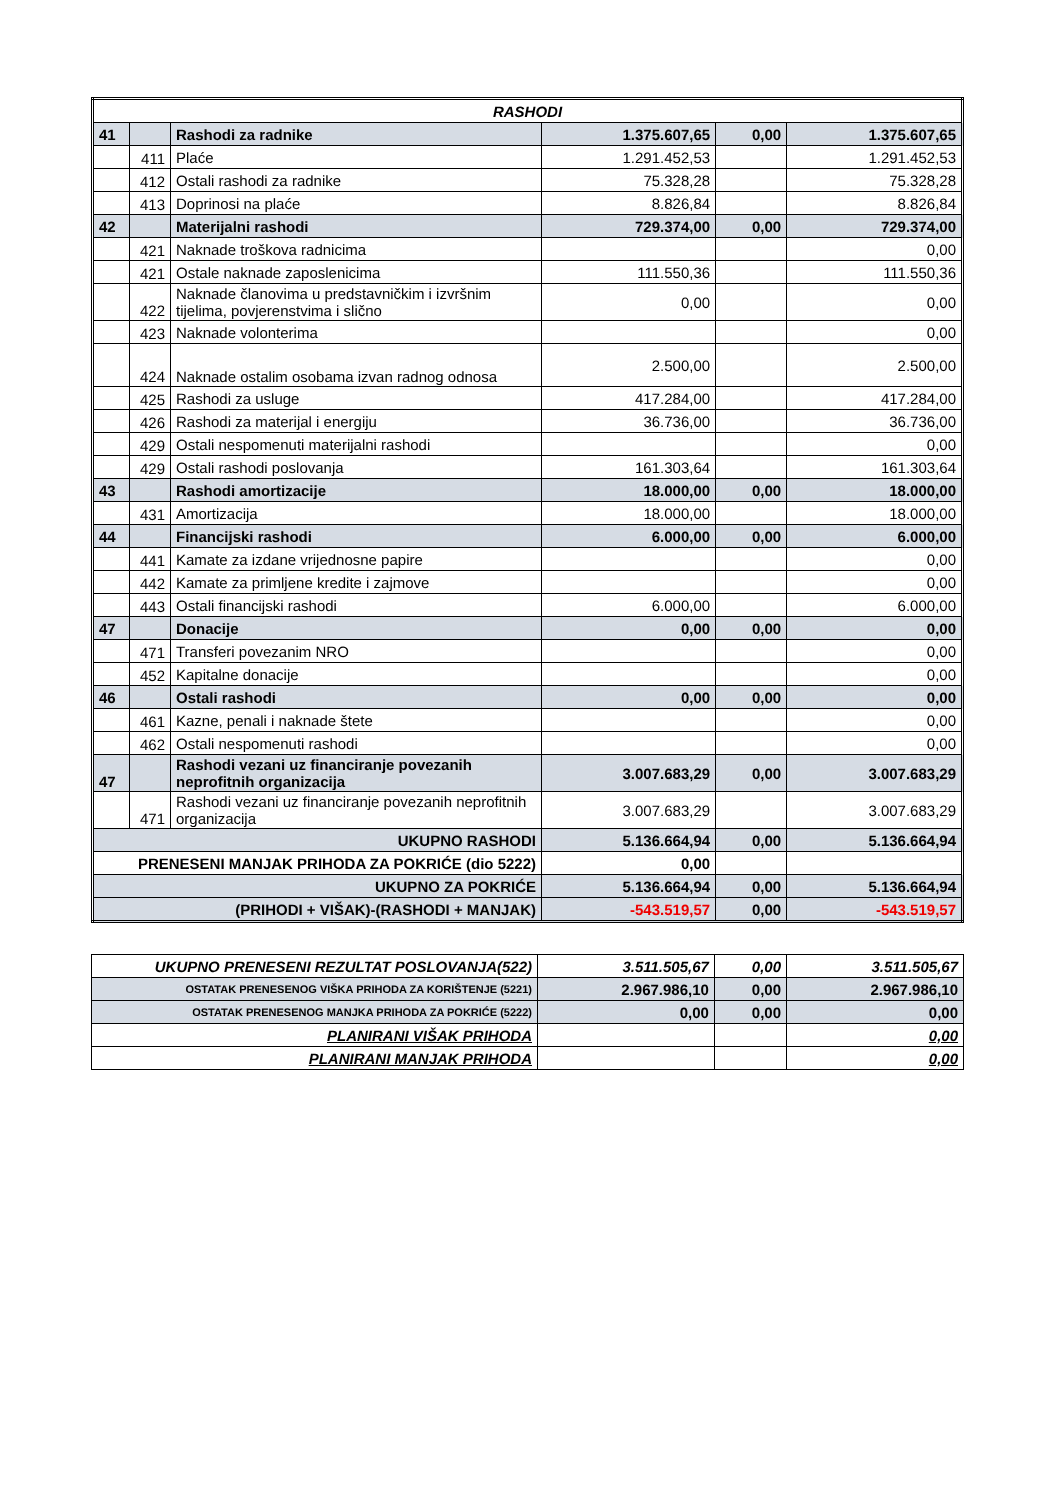| RASHODI | | | | | |
| --- | --- | --- | --- | --- | --- |
| 41 | | Rashodi za radnike | 1.375.607,65 | 0,00 | 1.375.607,65 |
| | 411 | Plaće | 1.291.452,53 | | 1.291.452,53 |
| | 412 | Ostali rashodi za radnike | 75.328,28 | | 75.328,28 |
| | 413 | Doprinosi na plaće | 8.826,84 | | 8.826,84 |
| 42 | | Materijalni rashodi | 729.374,00 | 0,00 | 729.374,00 |
| | 421 | Naknade troškova radnicima | | | 0,00 |
| | 421 | Ostale naknade zaposlenicima | 111.550,36 | | 111.550,36 |
| | 422 | Naknade članovima u predstavničkim i izvršnim tijelima, povjerenstvima i slično | 0,00 | | 0,00 |
| | 423 | Naknade volonterima | | | 0,00 |
| | 424 | Naknade ostalim osobama izvan radnog odnosa | 2.500,00 | | 2.500,00 |
| | 425 | Rashodi za usluge | 417.284,00 | | 417.284,00 |
| | 426 | Rashodi za materijal i energiju | 36.736,00 | | 36.736,00 |
| | 429 | Ostali nespomenuti materijalni rashodi | | | 0,00 |
| | 429 | Ostali rashodi poslovanja | 161.303,64 | | 161.303,64 |
| 43 | | Rashodi amortizacije | 18.000,00 | 0,00 | 18.000,00 |
| | 431 | Amortizacija | 18.000,00 | | 18.000,00 |
| 44 | | Financijski rashodi | 6.000,00 | 0,00 | 6.000,00 |
| | 441 | Kamate za izdane vrijednosne papire | | | 0,00 |
| | 442 | Kamate za primljene kredite i zajmove | | | 0,00 |
| | 443 | Ostali financijski rashodi | 6.000,00 | | 6.000,00 |
| 47 | | Donacije | 0,00 | 0,00 | 0,00 |
| | 471 | Transferi povezanim NRO | | | 0,00 |
| | 452 | Kapitalne donacije | | | 0,00 |
| 46 | | Ostali rashodi | 0,00 | 0,00 | 0,00 |
| | 461 | Kazne, penali i naknade štete | | | 0,00 |
| | 462 | Ostali nespomenuti rashodi | | | 0,00 |
| 47 | | Rashodi vezani uz financiranje povezanih neprofitnih organizacija | 3.007.683,29 | 0,00 | 3.007.683,29 |
| | 471 | Rashodi vezani uz financiranje povezanih neprofitnih organizacija | 3.007.683,29 | | 3.007.683,29 |
| UKUPNO RASHODI | | | 5.136.664,94 | 0,00 | 5.136.664,94 |
| PRENESENI MANJAK PRIHODA ZA POKRIĆE (dio 5222) | | | 0,00 | | |
| UKUPNO ZA POKRIĆE | | | 5.136.664,94 | 0,00 | 5.136.664,94 |
| (PRIHODI + VIŠAK)-(RASHODI + MANJAK) | | | -543.519,57 | 0,00 | -543.519,57 |
| UKUPNO PRENESENI REZULTAT POSLOVANJA(522) | 3.511.505,67 | 0,00 | 3.511.505,67 |
| OSTATAK PRENESENOG VIŠKA PRIHODA ZA KORIŠTENJE (5221) | 2.967.986,10 | 0,00 | 2.967.986,10 |
| OSTATAK PRENESENOG MANJKA PRIHODA ZA POKRIĆE (5222) | 0,00 | 0,00 | 0,00 |
| PLANIRANI VIŠAK PRIHODA | | | 0,00 |
| PLANIRANI MANJAK PRIHODA | | | 0,00 |